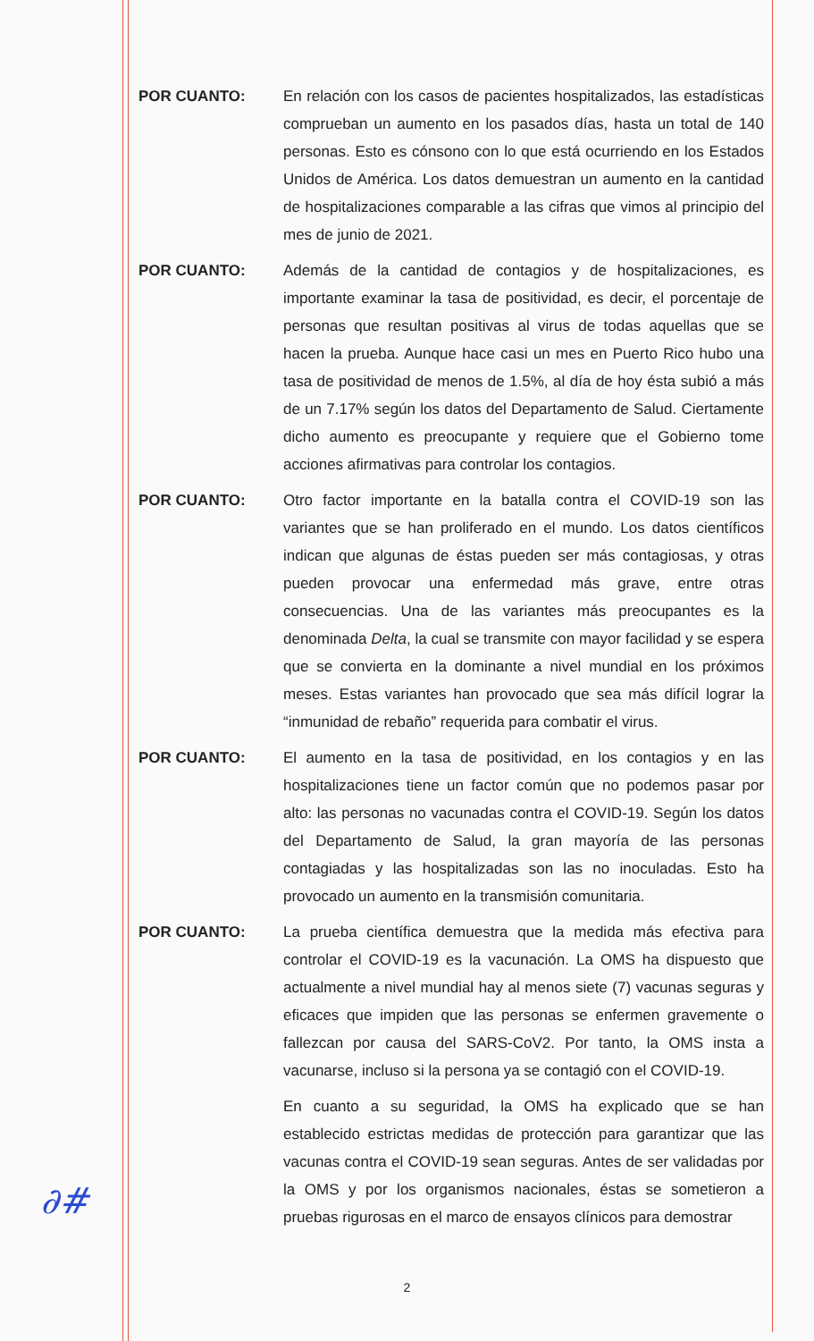POR CUANTO: En relación con los casos de pacientes hospitalizados, las estadísticas comprueban un aumento en los pasados días, hasta un total de 140 personas. Esto es cónsono con lo que está ocurriendo en los Estados Unidos de América. Los datos demuestran un aumento en la cantidad de hospitalizaciones comparable a las cifras que vimos al principio del mes de junio de 2021.
POR CUANTO: Además de la cantidad de contagios y de hospitalizaciones, es importante examinar la tasa de positividad, es decir, el porcentaje de personas que resultan positivas al virus de todas aquellas que se hacen la prueba. Aunque hace casi un mes en Puerto Rico hubo una tasa de positividad de menos de 1.5%, al día de hoy ésta subió a más de un 7.17% según los datos del Departamento de Salud. Ciertamente dicho aumento es preocupante y requiere que el Gobierno tome acciones afirmativas para controlar los contagios.
POR CUANTO: Otro factor importante en la batalla contra el COVID-19 son las variantes que se han proliferado en el mundo. Los datos científicos indican que algunas de éstas pueden ser más contagiosas, y otras pueden provocar una enfermedad más grave, entre otras consecuencias. Una de las variantes más preocupantes es la denominada Delta, la cual se transmite con mayor facilidad y se espera que se convierta en la dominante a nivel mundial en los próximos meses. Estas variantes han provocado que sea más difícil lograr la “inmunidad de rebaño” requerida para combatir el virus.
POR CUANTO: El aumento en la tasa de positividad, en los contagios y en las hospitalizaciones tiene un factor común que no podemos pasar por alto: las personas no vacunadas contra el COVID-19. Según los datos del Departamento de Salud, la gran mayoría de las personas contagiadas y las hospitalizadas son las no inoculadas. Esto ha provocado un aumento en la transmisión comunitaria.
POR CUANTO: La prueba científica demuestra que la medida más efectiva para controlar el COVID-19 es la vacunación. La OMS ha dispuesto que actualmente a nivel mundial hay al menos siete (7) vacunas seguras y eficaces que impiden que las personas se enfermen gravemente o fallezcan por causa del SARS-CoV2. Por tanto, la OMS insta a vacunarse, incluso si la persona ya se contagió con el COVID-19.
En cuanto a su seguridad, la OMS ha explicado que se han establecido estrictas medidas de protección para garantizar que las vacunas contra el COVID-19 sean seguras. Antes de ser validadas por la OMS y por los organismos nacionales, éstas se sometieron a pruebas rigurosas en el marco de ensayos clínicos para demostrar
∂#
2